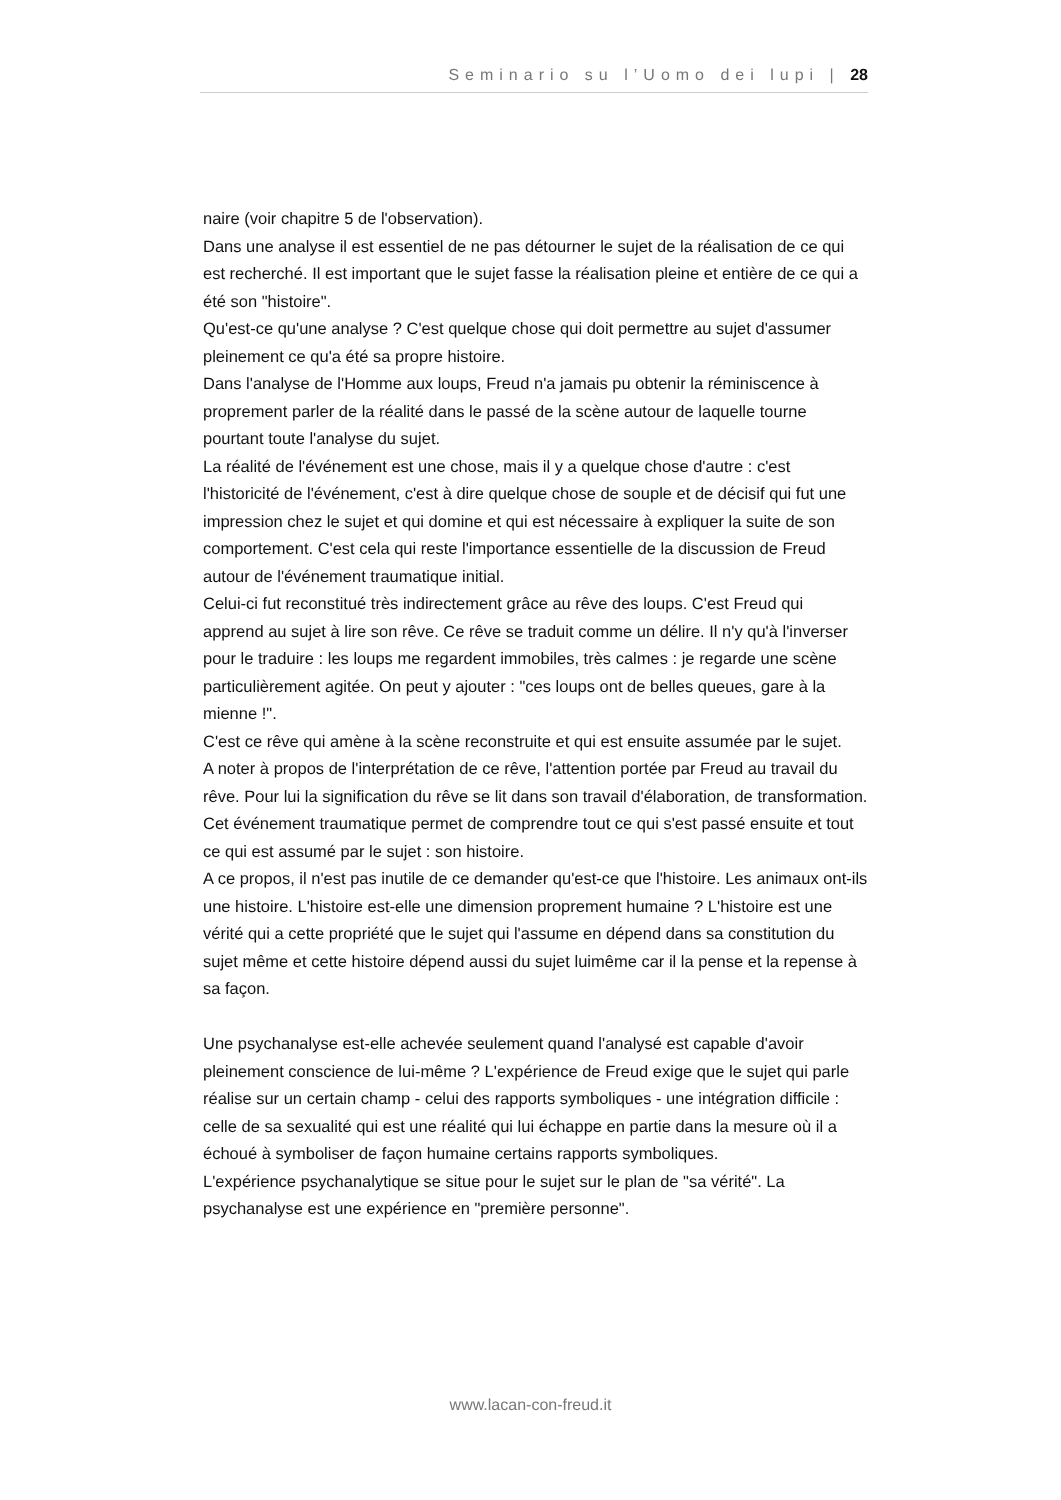Seminario su l’Uomo dei lupi | 28
naire (voir chapitre 5 de l'observation).
Dans une analyse il est essentiel de ne pas détourner le sujet de la réalisation de ce qui est recherché. Il est important que le sujet fasse la réalisation pleine et entière de ce qui a été son "histoire".
Qu'est-ce qu'une analyse ? C'est quelque chose qui doit permettre au sujet d'assumer pleinement ce qu'a été sa propre histoire.
Dans l'analyse de l'Homme aux loups, Freud n'a jamais pu obtenir la réminiscence à proprement parler de la réalité dans le passé de la scène autour de laquelle tourne pourtant toute l'analyse du sujet.
La réalité de l'événement est une chose, mais il y a quelque chose d'autre : c'est l'historicité de l'événement, c'est à dire quelque chose de souple et de décisif qui fut une impression chez le sujet et qui domine et qui est nécessaire à expliquer la suite de son comportement. C'est cela qui reste l'importance essentielle de la discussion de Freud autour de l'événement traumatique initial.
Celui-ci fut reconstitué très indirectement grâce au rêve des loups. C'est Freud qui apprend au sujet à lire son rêve. Ce rêve se traduit comme un délire. Il n'y qu'à l'inverser pour le traduire : les loups me regardent immobiles, très calmes : je regarde une scène particulièrement agitée. On peut y ajouter : "ces loups ont de belles queues, gare à la mienne !".
C'est ce rêve qui amène à la scène reconstruite et qui est ensuite assumée par le sujet.
A noter à propos de l'interprétation de ce rêve, l'attention portée par Freud au travail du rêve. Pour lui la signification du rêve se lit dans son travail d'élaboration, de transformation.
Cet événement traumatique permet de comprendre tout ce qui s'est passé ensuite et tout ce qui est assumé par le sujet : son histoire.
A ce propos, il n'est pas inutile de ce demander qu'est-ce que l'histoire. Les animaux ont-ils une histoire. L'histoire est-elle une dimension proprement humaine ? L'histoire est une vérité qui a cette propriété que le sujet qui l'assume en dépend dans sa constitution du sujet même et cette histoire dépend aussi du sujet luimême car il la pense et la repense à sa façon.
Une psychanalyse est-elle achevée seulement quand l'analysé est capable d'avoir pleinement conscience de lui-même ? L'expérience de Freud exige que le sujet qui parle réalise sur un certain champ - celui des rapports symboliques - une intégration difficile : celle de sa sexualité qui est une réalité qui lui échappe en partie dans la mesure où il a échoué à symboliser de façon humaine certains rapports symboliques.
L'expérience psychanalytique se situe pour le sujet sur le plan de "sa vérité". La psychanalyse est une expérience en "première personne".
www.lacan-con-freud.it